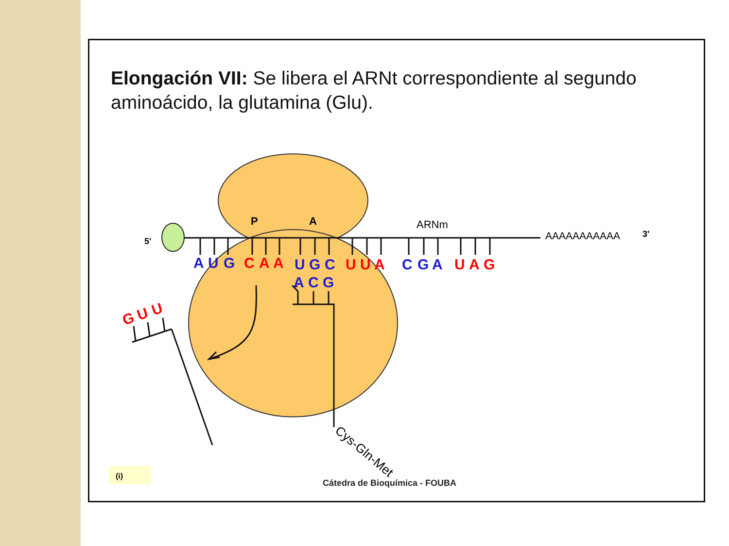Elongación VII: Se libera el ARNt correspondiente al segundo aminoácido, la glutamina (Glu).
P
A
ARNm
5'
AAAAAAAAAAA
3'
A
U
G
C
A
A
U
G
C
U
U
A
C
G
A
U
A
G
A
C
G
G
U
U
Cys-Gln-Met
(i)
Cátedra de Bioquímica - FOUBA